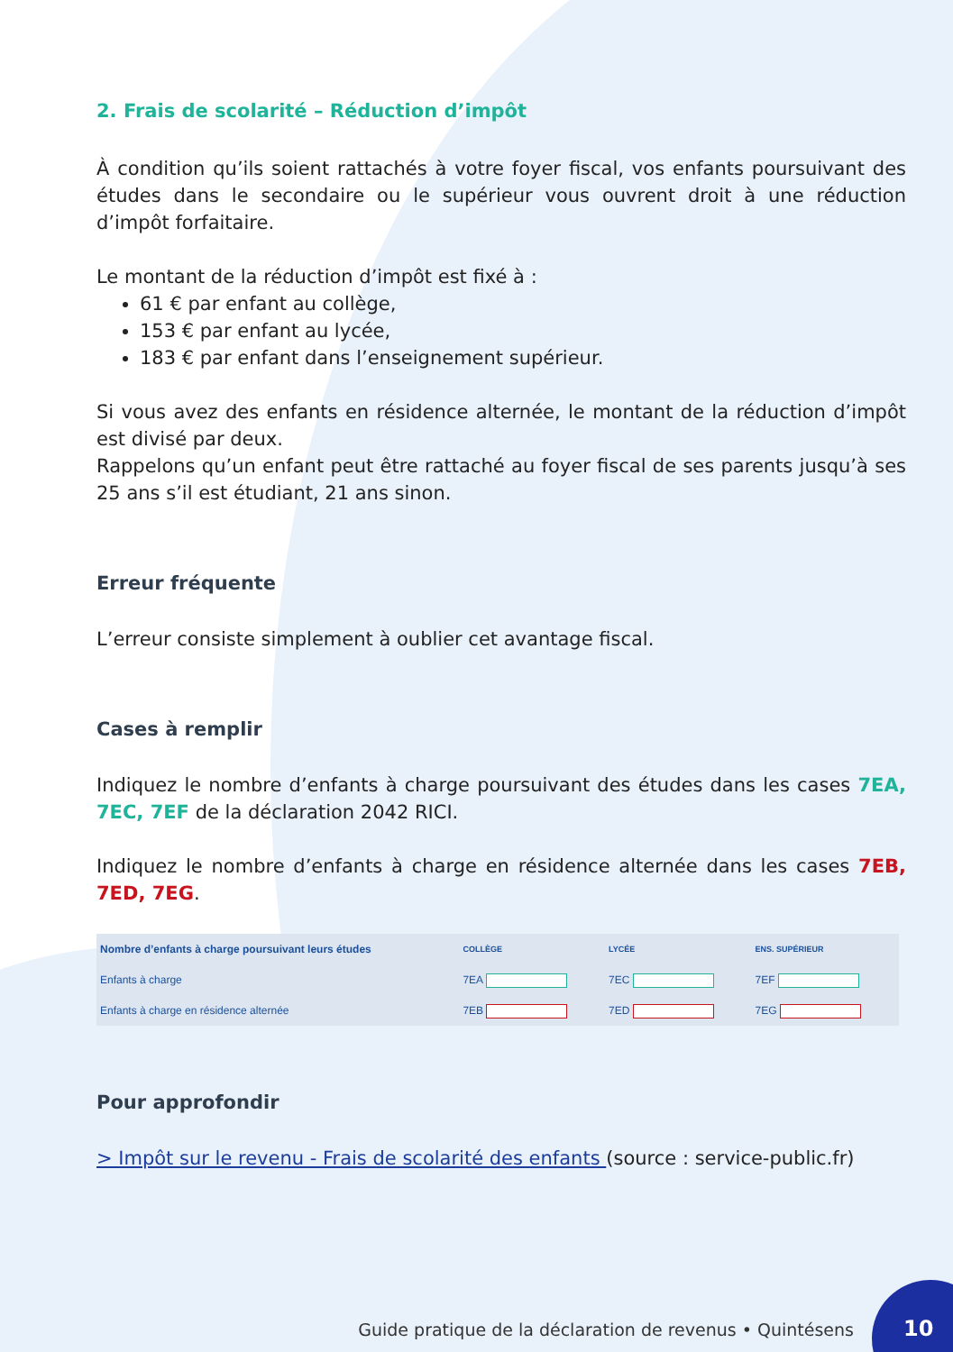2. Frais de scolarité – Réduction d’impôt
À condition qu’ils soient rattachés à votre foyer fiscal, vos enfants poursuivant des études dans le secondaire ou le supérieur vous ouvrent droit à une réduction d’impôt forfaitaire.
Le montant de la réduction d’impôt est fixé à :
61 € par enfant au collège,
153 € par enfant au lycée,
183 € par enfant dans l’enseignement supérieur.
Si vous avez des enfants en résidence alternée, le montant de la réduction d’impôt est divisé par deux.
Rappelons qu’un enfant peut être rattaché au foyer fiscal de ses parents jusqu’à ses 25 ans s’il est étudiant, 21 ans sinon.
Erreur fréquente
L’erreur consiste simplement à oublier cet avantage fiscal.
Cases à remplir
Indiquez le nombre d’enfants à charge poursuivant des études dans les cases 7EA, 7EC, 7EF de la déclaration 2042 RICI.
Indiquez le nombre d’enfants à charge en résidence alternée dans les cases 7EB, 7ED, 7EG.
| Nombre d’enfants à charge poursuivant leurs études | COLLÈGE | LYCÉE | ENS. SUPÉRIEUR |
| --- | --- | --- | --- |
| Enfants à charge | 7EA | 7EC | 7EF |
| Enfants à charge en résidence alternée | 7EB | 7ED | 7EG |
Pour approfondir
> Impôt sur le revenu - Frais de scolarité des enfants (source : service-public.fr)
Guide pratique de la déclaration de revenus • Quintésens
10